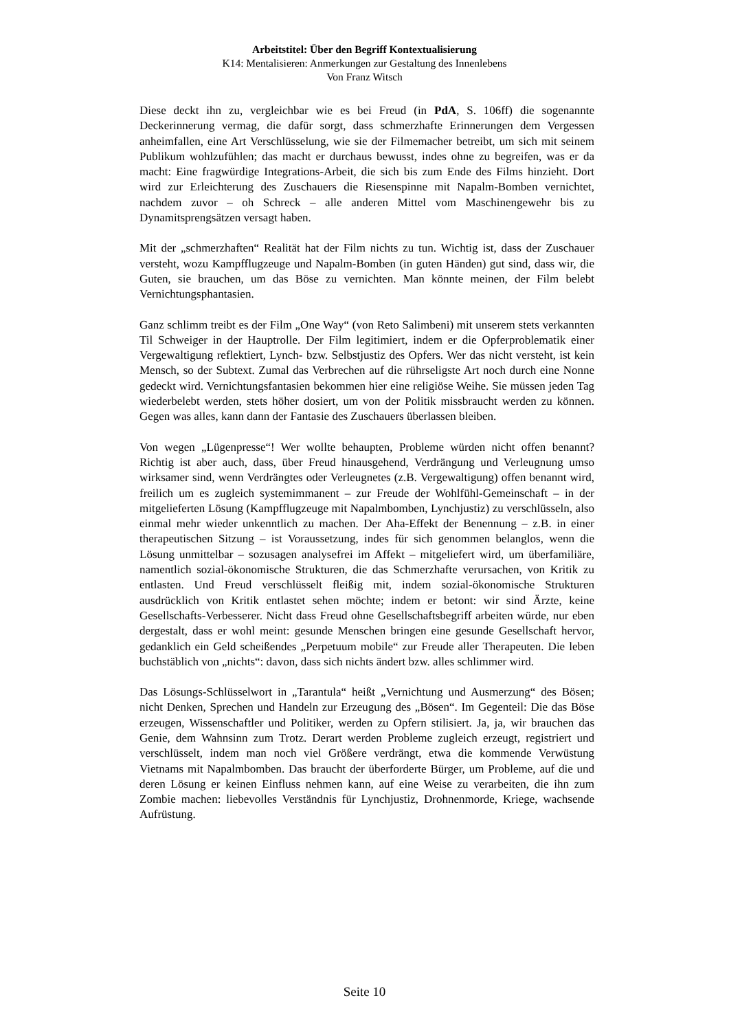Arbeitstitel: Über den Begriff Kontextualisierung
K14: Mentalisieren: Anmerkungen zur Gestaltung des Innenlebens
Von Franz Witsch
Diese deckt ihn zu, vergleichbar wie es bei Freud (in PdA, S. 106ff) die sogenannte Deckerinnerung vermag, die dafür sorgt, dass schmerzhafte Erinnerungen dem Vergessen anheimfallen, eine Art Verschlüsselung, wie sie der Filmemacher betreibt, um sich mit seinem Publikum wohlzufühlen; das macht er durchaus bewusst, indes ohne zu begreifen, was er da macht: Eine fragwürdige Integrations-Arbeit, die sich bis zum Ende des Films hinzieht. Dort wird zur Erleichterung des Zuschauers die Riesenspinne mit Napalm-Bomben vernichtet, nachdem zuvor – oh Schreck – alle anderen Mittel vom Maschinengewehr bis zu Dynamitsprengsätzen versagt haben.
Mit der „schmerzhaften“ Realität hat der Film nichts zu tun. Wichtig ist, dass der Zuschauer versteht, wozu Kampfflugzeuge und Napalm-Bomben (in guten Händen) gut sind, dass wir, die Guten, sie brauchen, um das Böse zu vernichten. Man könnte meinen, der Film belebt Vernichtungsphantasien.
Ganz schlimm treibt es der Film „One Way“ (von Reto Salimbeni) mit unserem stets verkannten Til Schweiger in der Hauptrolle. Der Film legitimiert, indem er die Opferproblematik einer Vergewaltigung reflektiert, Lynch- bzw. Selbstjustiz des Opfers. Wer das nicht versteht, ist kein Mensch, so der Subtext. Zumal das Verbrechen auf die rührseligste Art noch durch eine Nonne gedeckt wird. Vernichtungsfantasien bekommen hier eine religiöse Weihe. Sie müssen jeden Tag wiederbelebt werden, stets höher dosiert, um von der Politik missbraucht werden zu können. Gegen was alles, kann dann der Fantasie des Zuschauers überlassen bleiben.
Von wegen „Lügenpresse“! Wer wollte behaupten, Probleme würden nicht offen benannt? Richtig ist aber auch, dass, über Freud hinausgehend, Verdrängung und Verleugnung umso wirksamer sind, wenn Verdrängtes oder Verleugnetes (z.B. Vergewaltigung) offen benannt wird, freilich um es zugleich systemimmanent – zur Freude der Wohlfühl-Gemeinschaft – in der mitgelieferten Lösung (Kampfflugzeuge mit Napalmbomben, Lynchjustiz) zu verschlüsseln, also einmal mehr wieder unkenntlich zu machen. Der Aha-Effekt der Benennung – z.B. in einer therapeutischen Sitzung – ist Voraussetzung, indes für sich genommen belanglos, wenn die Lösung unmittelbar – sozusagen analysefrei im Affekt – mitgeliefert wird, um überfamiliäre, namentlich sozial-ökonomische Strukturen, die das Schmerzhafte verursachen, von Kritik zu entlasten. Und Freud verschlüsselt fleißig mit, indem sozial-ökonomische Strukturen ausdrücklich von Kritik entlastet sehen möchte; indem er betont: wir sind Ärzte, keine Gesellschafts-Verbesserer. Nicht dass Freud ohne Gesellschaftsbegriff arbeiten würde, nur eben dergestalt, dass er wohl meint: gesunde Menschen bringen eine gesunde Gesellschaft hervor, gedanklich ein Geld scheißendes „Perpetuum mobile“ zur Freude aller Therapeuten. Die leben buchstäblich von „nichts“: davon, dass sich nichts ändert bzw. alles schlimmer wird.
Das Lösungs-Schlüsselwort in „Tarantula“ heißt „Vernichtung und Ausmerzung“ des Bösen; nicht Denken, Sprechen und Handeln zur Erzeugung des „Bösen“. Im Gegenteil: Die das Böse erzeugen, Wissenschaftler und Politiker, werden zu Opfern stilisiert. Ja, ja, wir brauchen das Genie, dem Wahnsinn zum Trotz. Derart werden Probleme zugleich erzeugt, registriert und verschlüsselt, indem man noch viel Größere verdrängt, etwa die kommende Verwüstung Vietnams mit Napalmbomben. Das braucht der überforderte Bürger, um Probleme, auf die und deren Lösung er keinen Einfluss nehmen kann, auf eine Weise zu verarbeiten, die ihn zum Zombie machen: liebevolles Verständnis für Lynchjustiz, Drohnenmorde, Kriege, wachsende Aufrüstung.
Seite 10